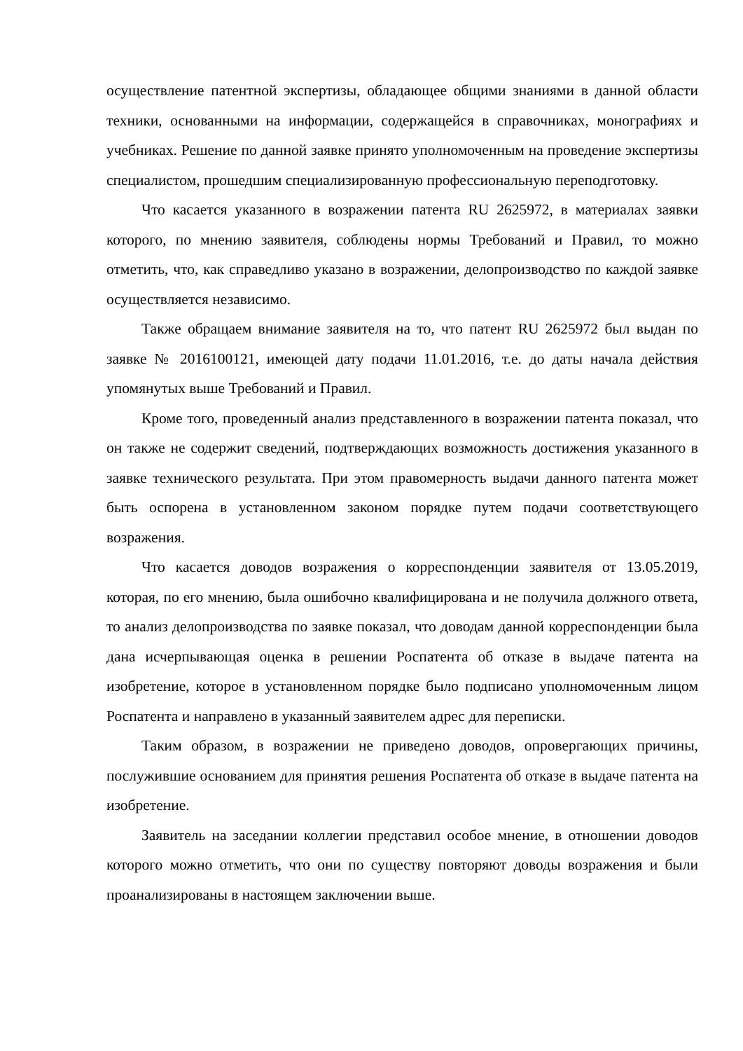осуществление патентной экспертизы, обладающее общими знаниями в данной области техники, основанными на информации, содержащейся в справочниках, монографиях и учебниках. Решение по данной заявке принято уполномоченным на проведение экспертизы специалистом, прошедшим специализированную профессиональную переподготовку.
Что касается указанного в возражении патента RU 2625972, в материалах заявки которого, по мнению заявителя, соблюдены нормы Требований и Правил, то можно отметить, что, как справедливо указано в возражении, делопроизводство по каждой заявке осуществляется независимо.
Также обращаем внимание заявителя на то, что патент RU 2625972 был выдан по заявке № 2016100121, имеющей дату подачи 11.01.2016, т.е. до даты начала действия упомянутых выше Требований и Правил.
Кроме того, проведенный анализ представленного в возражении патента показал, что он также не содержит сведений, подтверждающих возможность достижения указанного в заявке технического результата. При этом правомерность выдачи данного патента может быть оспорена в установленном законом порядке путем подачи соответствующего возражения.
Что касается доводов возражения о корреспонденции заявителя от 13.05.2019, которая, по его мнению, была ошибочно квалифицирована и не получила должного ответа, то анализ делопроизводства по заявке показал, что доводам данной корреспонденции была дана исчерпывающая оценка в решении Роспатента об отказе в выдаче патента на изобретение, которое в установленном порядке было подписано уполномоченным лицом Роспатента и направлено в указанный заявителем адрес для переписки.
Таким образом, в возражении не приведено доводов, опровергающих причины, послужившие основанием для принятия решения Роспатента об отказе в выдаче патента на изобретение.
Заявитель на заседании коллегии представил особое мнение, в отношении доводов которого можно отметить, что они по существу повторяют доводы возражения и были проанализированы в настоящем заключении выше.